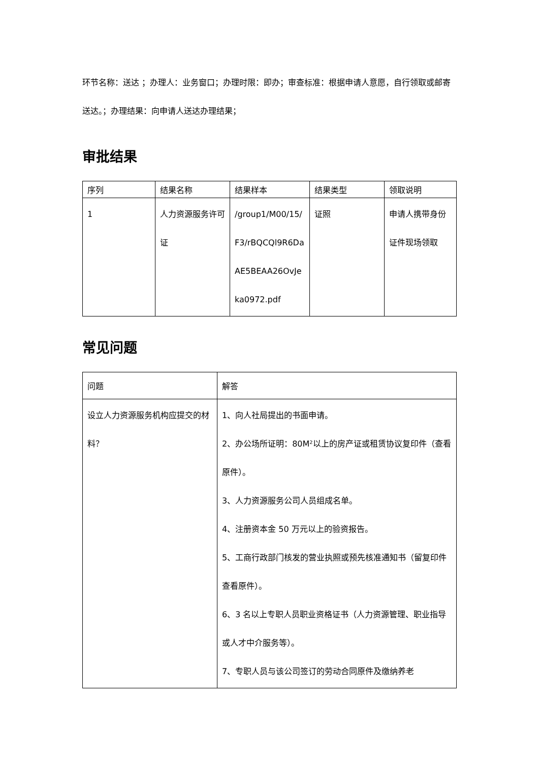环节名称：送达 ；办理人：业务窗口；办理时限：即办；审查标准：根据申请人意愿，自行领取或邮寄送达。；办理结果：向申请人送达办理结果；
审批结果
| 序列 | 结果名称 | 结果样本 | 结果类型 | 领取说明 |
| --- | --- | --- | --- | --- |
| 1 | 人力资源服务许可证 | /group1/M00/15/F3/rBQCQl9R6DaAE5BEAA26OvJeka0972.pdf | 证照 | 申请人携带身份证件现场领取 |
常见问题
| 问题 | 解答 |
| --- | --- |
| 设立人力资源服务机构应提交的材料？ | 1、向人社局提出的书面申请。 2、办公场所证明：80M²以上的房产证或租赁协议复印件（查看原件）。 3、人力资源服务公司人员组成名单。 4、注册资本金 50 万元以上的验资报告。 5、工商行政部门核发的营业执照或预先核准通知书（留复印件查看原件）。 6、3 名以上专职人员职业资格证书（人力资源管理、职业指导或人才中介服务等）。 7、专职人员与该公司签订的劳动合同原件及缴纳养老 |